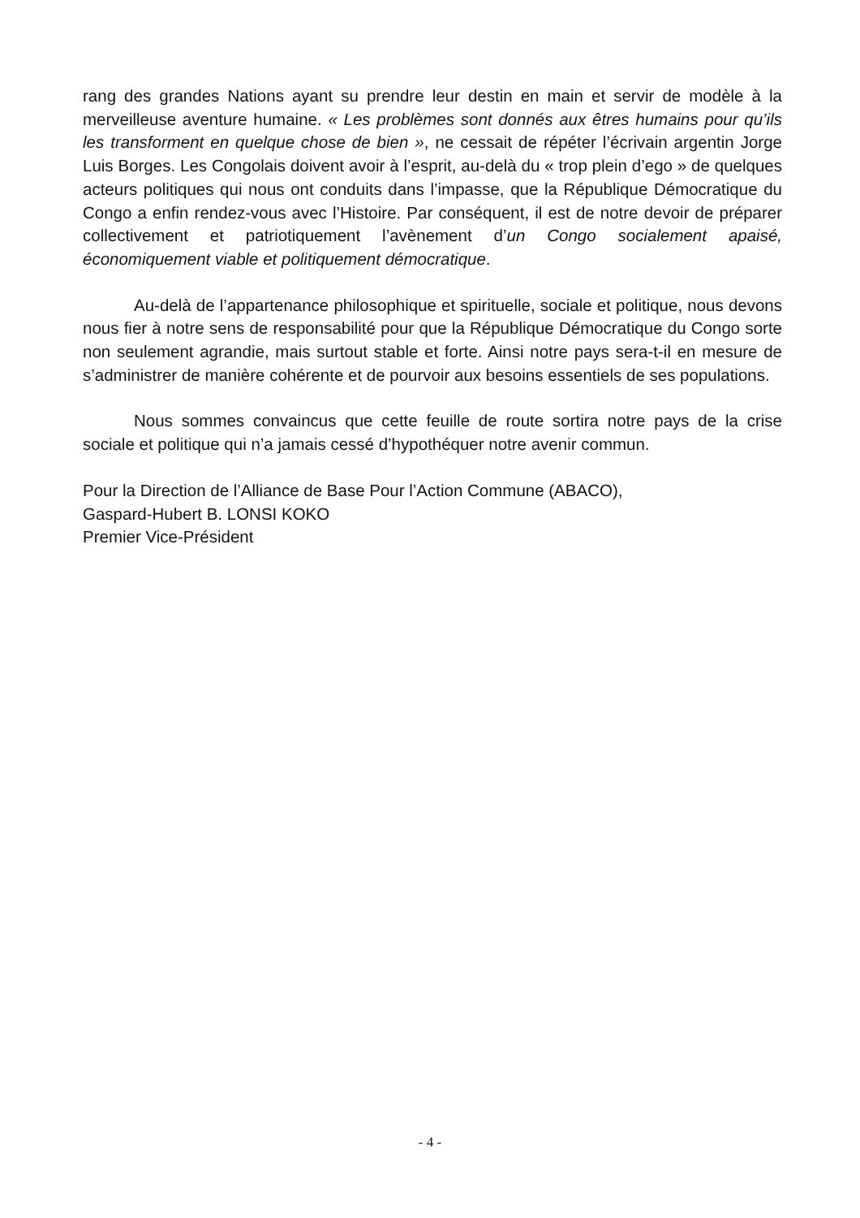rang des grandes Nations ayant su prendre leur destin en main et servir de modèle à la merveilleuse aventure humaine. « Les problèmes sont donnés aux êtres humains pour qu’ils les transforment en quelque chose de bien », ne cessait de répéter l’écrivain argentin Jorge Luis Borges. Les Congolais doivent avoir à l’esprit, au-delà du « trop plein d’ego » de quelques acteurs politiques qui nous ont conduits dans l’impasse, que la République Démocratique du Congo a enfin rendez-vous avec l’Histoire. Par conséquent, il est de notre devoir de préparer collectivement et patriotiquement l’avènement d’un Congo socialement apaisé, économiquement viable et politiquement démocratique.
Au-delà de l’appartenance philosophique et spirituelle, sociale et politique, nous devons nous fier à notre sens de responsabilité pour que la République Démocratique du Congo sorte non seulement agrandie, mais surtout stable et forte. Ainsi notre pays sera-t-il en mesure de s’administrer de manière cohérente et de pourvoir aux besoins essentiels de ses populations.
Nous sommes convaincus que cette feuille de route sortira notre pays de la crise sociale et politique qui n’a jamais cessé d’hypothéquer notre avenir commun.
Pour la Direction de l’Alliance de Base Pour l’Action Commune (ABACO),
Gaspard-Hubert B. LONSI KOKO
Premier Vice-Président
- 4 -